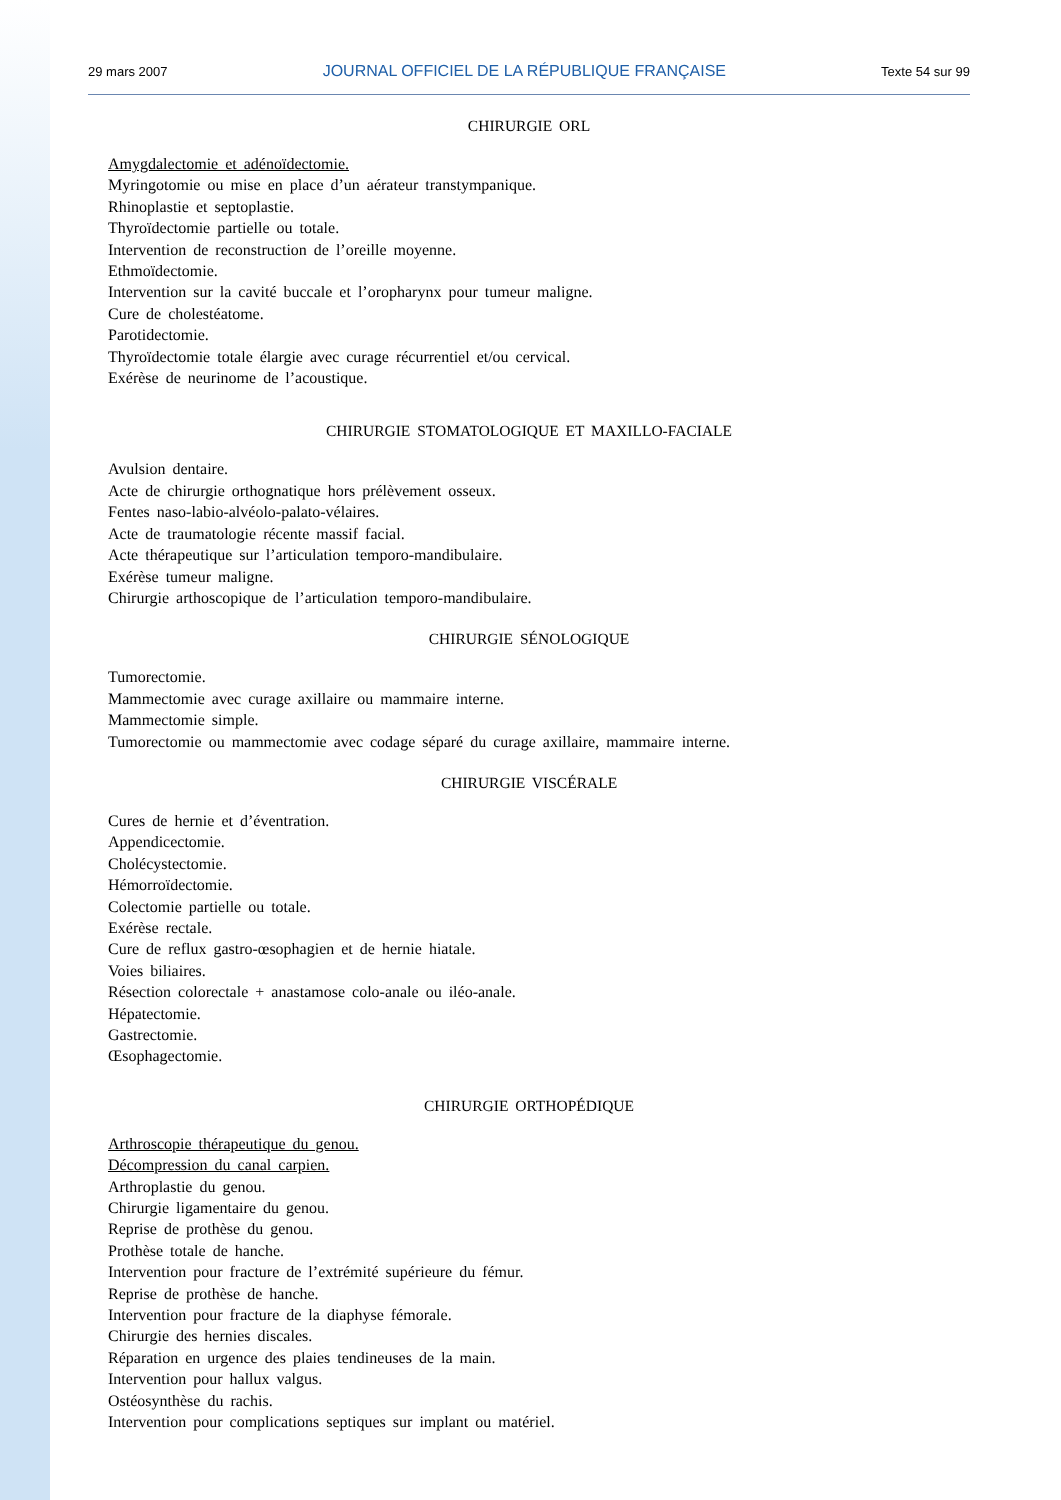29 mars 2007 JOURNAL OFFICIEL DE LA RÉPUBLIQUE FRANÇAISE Texte 54 sur 99
CHIRURGIE ORL
Amygdalectomie et adénoïdectomie.
Myringotomie ou mise en place d’un aérateur transtympanique.
Rhinoplastie et septoplastie.
Thyroïdectomie partielle ou totale.
Intervention de reconstruction de l’oreille moyenne.
Ethmoïdectomie.
Intervention sur la cavité buccale et l’oropharynx pour tumeur maligne.
Cure de cholestéatome.
Parotidectomie.
Thyroïdectomie totale élargie avec curage récurrentiel et/ou cervical.
Exérèse de neurinome de l’acoustique.
CHIRURGIE STOMATOLOGIQUE ET MAXILLO-FACIALE
Avulsion dentaire.
Acte de chirurgie orthognatique hors prélèvement osseux.
Fentes naso-labio-alvéolo-palato-vélaires.
Acte de traumatologie récente massif facial.
Acte thérapeutique sur l’articulation temporo-mandibulaire.
Exérèse tumeur maligne.
Chirurgie arthoscopique de l’articulation temporo-mandibulaire.
CHIRURGIE SÉNOLOGIQUE
Tumorectomie.
Mammectomie avec curage axillaire ou mammaire interne.
Mammectomie simple.
Tumorectomie ou mammectomie avec codage séparé du curage axillaire, mammaire interne.
CHIRURGIE VISCÉRALE
Cures de hernie et d’éventration.
Appendicectomie.
Cholécystectomie.
Hémorroïdectomie.
Colectomie partielle ou totale.
Exérèse rectale.
Cure de reflux gastro-œsophagien et de hernie hiatale.
Voies biliaires.
Résection colorectale + anastamose colo-anale ou iléo-anale.
Hépatectomie.
Gastrectomie.
Œsophagectomie.
CHIRURGIE ORTHOPÉDIQUE
Arthroscopie thérapeutique du genou.
Décompression du canal carpien.
Arthroplastie du genou.
Chirurgie ligamentaire du genou.
Reprise de prothèse du genou.
Prothèse totale de hanche.
Intervention pour fracture de l’extrémité supérieure du fémur.
Reprise de prothèse de hanche.
Intervention pour fracture de la diaphyse fémorale.
Chirurgie des hernies discales.
Réparation en urgence des plaies tendineuses de la main.
Intervention pour hallux valgus.
Ostéosynthèse du rachis.
Intervention pour complications septiques sur implant ou matériel.